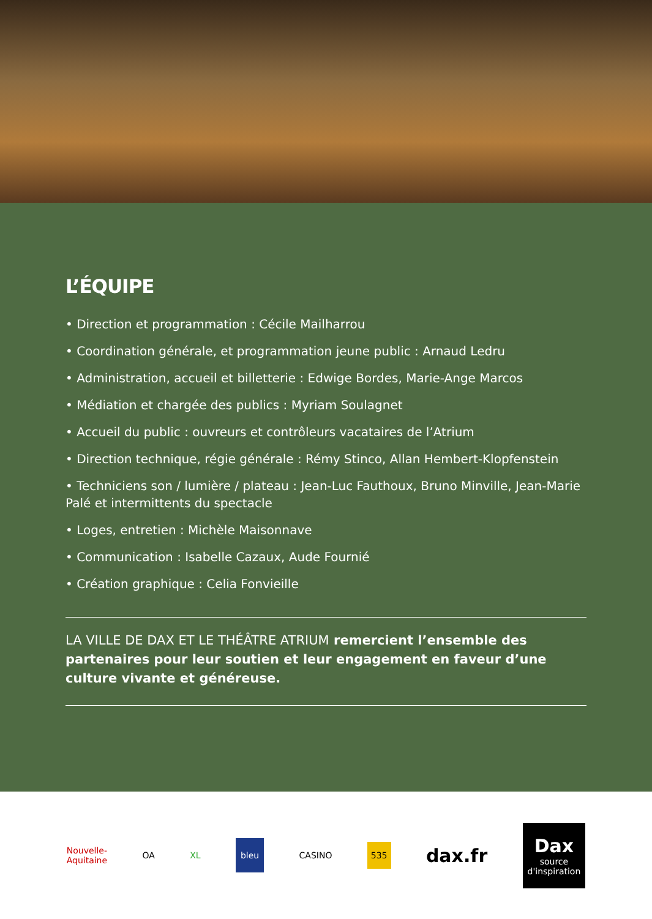L’ÉQUIPE
• Direction et programmation : Cécile Mailharrou
• Coordination générale, et programmation jeune public : Arnaud Ledru
• Administration, accueil et billetterie : Edwige Bordes, Marie-Ange Marcos
• Médiation et chargée des publics : Myriam Soulagnet
• Accueil du public : ouvreurs et contrôleurs vacataires de l’Atrium
• Direction technique, régie générale : Rémy Stinco, Allan Hembert-Klopfenstein
• Techniciens son / lumière / plateau : Jean-Luc Fauthoux, Bruno Minville, Jean-Marie Palé et intermittents du spectacle
• Loges, entretien : Michèle Maisonnave
• Communication : Isabelle Cazaux, Aude Fournié
• Création graphique : Celia Fonvieille
LA VILLE DE DAX ET LE THÉÂTRE ATRIUM remercient l’ensemble des partenaires pour leur soutien et leur engagement en faveur d’une culture vivante et généreuse.
Nouvelle-
Aquitaine
OA XL
bleu
CASINO
535
dax.fr
Dax
source
d'inspiration